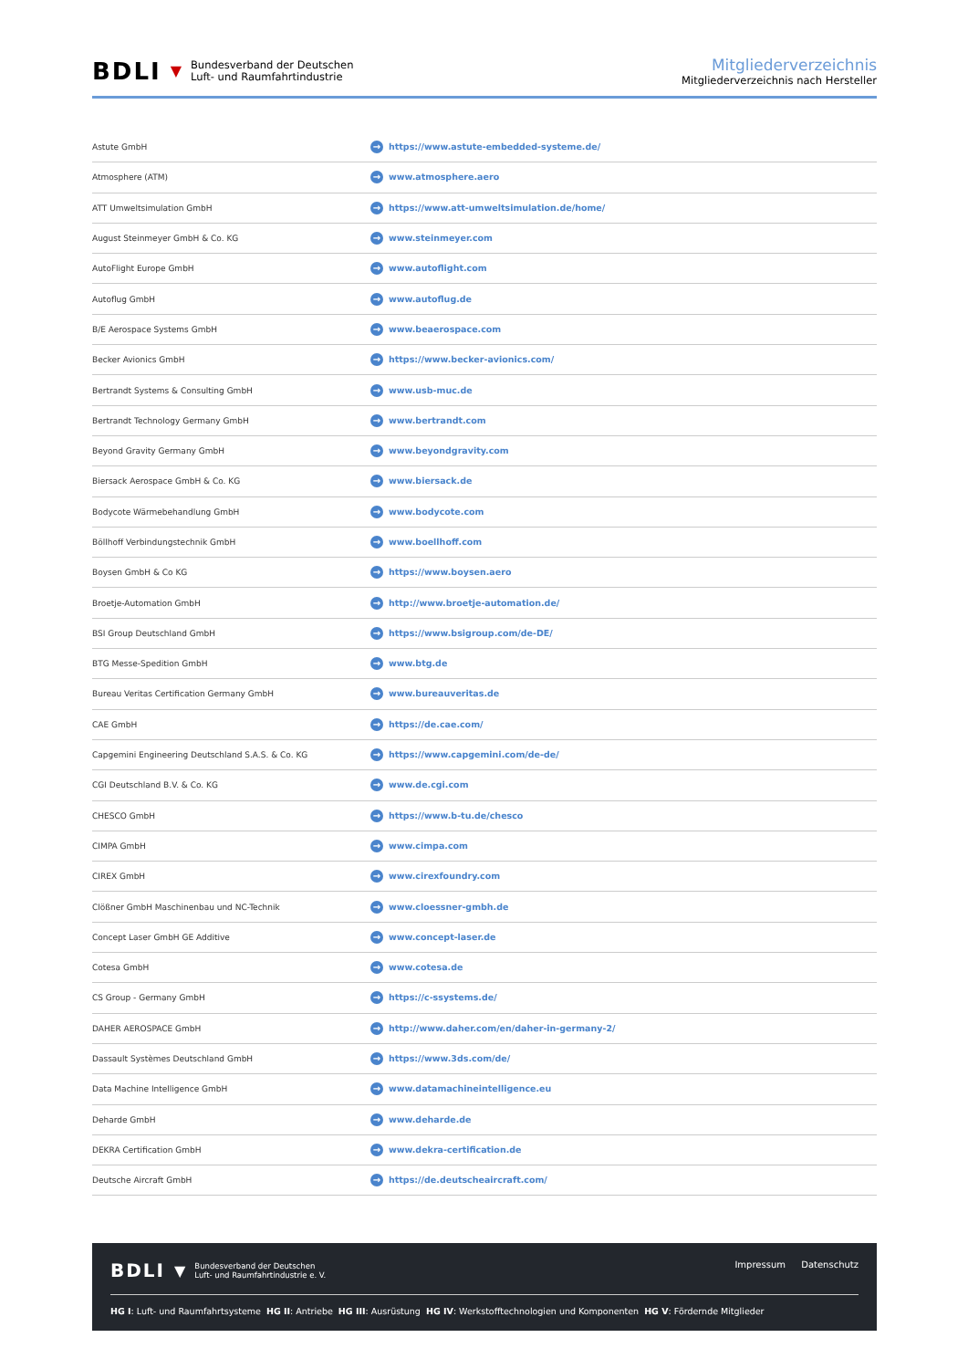BDLI ▼
Bundesverband der Deutschen
Luft- und Raumfahrtindustrie
Mitgliederverzeichnis
Mitgliederverzeichnis nach Hersteller
| Astute GmbH | → https://www.astute-embedded-systeme.de/ |
| Atmosphere (ATM) | → www.atmosphere.aero |
| ATT Umweltsimulation GmbH | → https://www.att-umweltsimulation.de/home/ |
| August Steinmeyer GmbH & Co. KG | → www.steinmeyer.com |
| AutoFlight Europe GmbH | → www.autoflight.com |
| Autoflug GmbH | → www.autoflug.de |
| B/E Aerospace Systems GmbH | → www.beaerospace.com |
| Becker Avionics GmbH | → https://www.becker-avionics.com/ |
| Bertrandt Systems & Consulting GmbH | → www.usb-muc.de |
| Bertrandt Technology Germany GmbH | → www.bertrandt.com |
| Beyond Gravity Germany GmbH | → www.beyondgravity.com |
| Biersack Aerospace GmbH & Co. KG | → www.biersack.de |
| Bodycote Wärmebehandlung GmbH | → www.bodycote.com |
| Böllhoff Verbindungstechnik GmbH | → www.boellhoff.com |
| Boysen GmbH & Co KG | → https://www.boysen.aero |
| Broetje-Automation GmbH | → http://www.broetje-automation.de/ |
| BSI Group Deutschland GmbH | → https://www.bsigroup.com/de-DE/ |
| BTG Messe-Spedition GmbH | → www.btg.de |
| Bureau Veritas Certification Germany GmbH | → www.bureauveritas.de |
| CAE GmbH | → https://de.cae.com/ |
| Capgemini Engineering Deutschland S.A.S. & Co. KG | → https://www.capgemini.com/de-de/ |
| CGI Deutschland B.V. & Co. KG | → www.de.cgi.com |
| CHESCO GmbH | → https://www.b-tu.de/chesco |
| CIMPA GmbH | → www.cimpa.com |
| CIREX GmbH | → www.cirexfoundry.com |
| Clößner GmbH Maschinenbau und NC-Technik | → www.cloessner-gmbh.de |
| Concept Laser GmbH GE Additive | → www.concept-laser.de |
| Cotesa GmbH | → www.cotesa.de |
| CS Group - Germany GmbH | → https://c-ssystems.de/ |
| DAHER AEROSPACE GmbH | → http://www.daher.com/en/daher-in-germany-2/ |
| Dassault Systèmes Deutschland GmbH | → https://www.3ds.com/de/ |
| Data Machine Intelligence GmbH | → www.datamachineintelligence.eu |
| Deharde GmbH | → www.deharde.de |
| DEKRA Certification GmbH | → www.dekra-certification.de |
| Deutsche Aircraft GmbH | → https://de.deutscheaircraft.com/ |
BDLI ▼
Bundesverband der Deutschen
Luft- und Raumfahrtindustrie e. V.
Impressum Datenschutz
HG I: Luft- und Raumfahrtsysteme HG II: Antriebe HG III: Ausrüstung HG IV: Werkstofftechnologien und Komponenten HG V: Fördernde Mitglieder